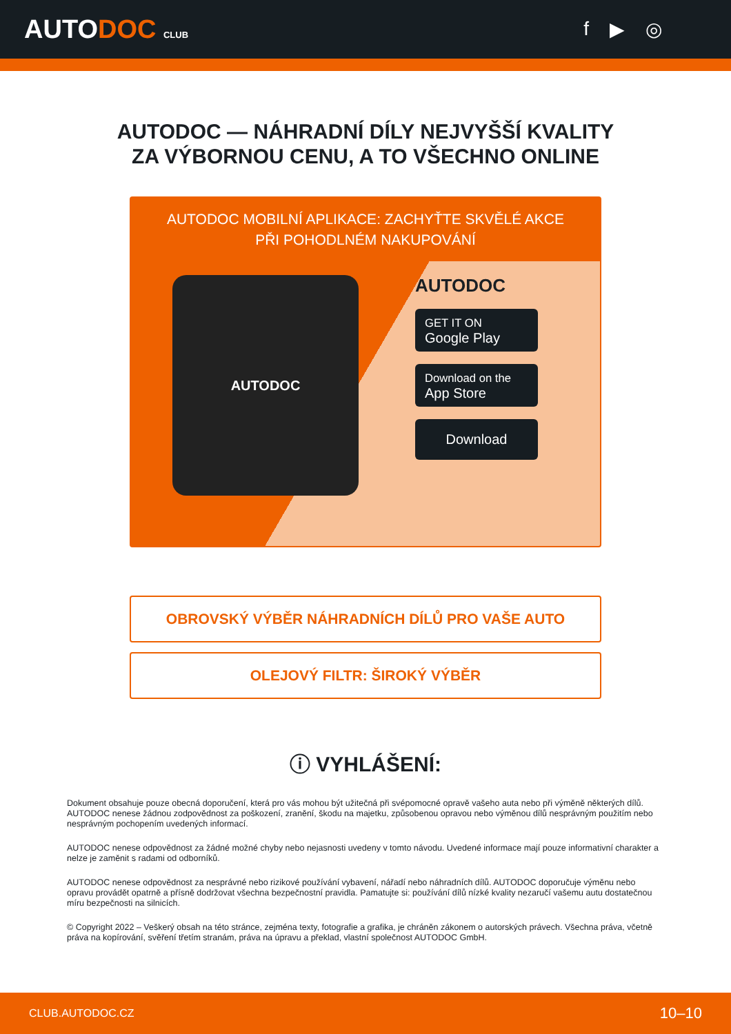AUTODOC CLUB
f ▶ ◎
AUTODOC — NÁHRADNÍ DÍLY NEJVYŠŠÍ KVALITY ZA VÝBORNOU CENU, A TO VŠECHNO ONLINE
AUTODOC MOBILNÍ APLIKACE: ZACHYŤTE SKVĚLÉ AKCE PŘI POHODLNÉM NAKUPOVÁNÍ
AUTODOC
AUTODOC
GET IT ON
Google Play
Download on the
App Store
Download
OBROVSKÝ VÝBĚR NÁHRADNÍCH DÍLŮ PRO VAŠE AUTO
OLEJOVÝ FILTR: ŠIROKÝ VÝBĚR
ⓘ VYHLÁŠENÍ:
Dokument obsahuje pouze obecná doporučení, která pro vás mohou být užitečná při svépomocné opravě vašeho auta nebo při výměně některých dílů. AUTODOC nenese žádnou zodpovědnost za poškození, zranění, škodu na majetku, způsobenou opravou nebo výměnou dílů nesprávným použitím nebo nesprávným pochopením uvedených informací.
AUTODOC nenese odpovědnost za žádné možné chyby nebo nejasnosti uvedeny v tomto návodu. Uvedené informace mají pouze informativní charakter a nelze je zaměnit s radami od odborníků.
AUTODOC nenese odpovědnost za nesprávné nebo rizikové používání vybavení, nářadí nebo náhradních dílů. AUTODOC doporučuje výměnu nebo opravu provádět opatrně a přísně dodržovat všechna bezpečnostní pravidla. Pamatujte si: používání dílů nízké kvality nezaručí vašemu autu dostatečnou míru bezpečnosti na silnicích.
© Copyright 2022 – Veškerý obsah na této stránce, zejména texty, fotografie a grafika, je chráněn zákonem o autorských právech. Všechna práva, včetně práva na kopírování, svěření třetím stranám, práva na úpravu a překlad, vlastní společnost AUTODOC GmbH.
CLUB.AUTODOC.CZ 10–10